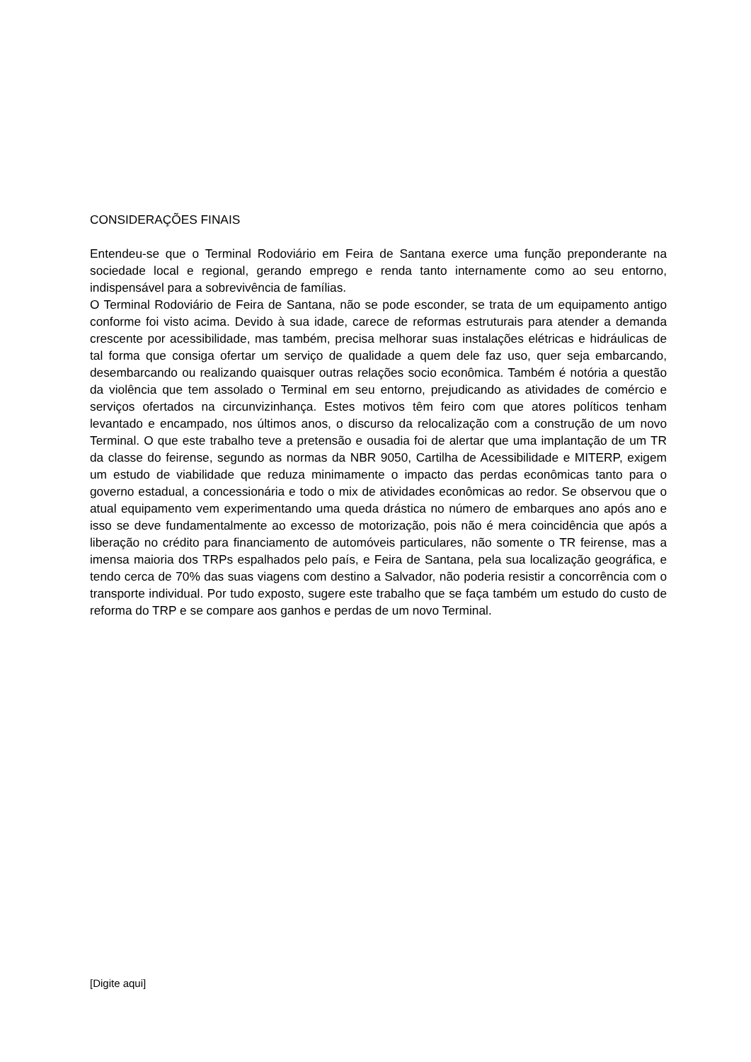CONSIDERAÇÕES FINAIS
Entendeu-se que o Terminal Rodoviário em Feira de Santana exerce uma função preponderante na sociedade local e regional, gerando emprego e renda tanto internamente como ao seu entorno, indispensável para a sobrevivência de famílias.
O Terminal Rodoviário de Feira de Santana, não se pode esconder, se trata de um equipamento antigo conforme foi visto acima. Devido à sua idade, carece de reformas estruturais para atender a demanda crescente por acessibilidade, mas também, precisa melhorar suas instalações elétricas e hidráulicas de tal forma que consiga ofertar um serviço de qualidade a quem dele faz uso, quer seja embarcando, desembarcando ou realizando quaisquer outras relações socio econômica. Também é notória a questão da violência que tem assolado o Terminal em seu entorno, prejudicando as atividades de comércio e serviços ofertados na circunvizinhança. Estes motivos têm feiro com que atores políticos tenham levantado e encampado, nos últimos anos, o discurso da relocalização com a construção de um novo Terminal. O que este trabalho teve a pretensão e ousadia foi de alertar que uma implantação de um TR da classe do feirense, segundo as normas da NBR 9050, Cartilha de Acessibilidade e MITERP, exigem um estudo de viabilidade que reduza minimamente o impacto das perdas econômicas tanto para o governo estadual, a concessionária e todo o mix de atividades econômicas ao redor. Se observou que o atual equipamento vem experimentando uma queda drástica no número de embarques ano após ano e isso se deve fundamentalmente ao excesso de motorização, pois não é mera coincidência que após a liberação no crédito para financiamento de automóveis particulares, não somente o TR feirense, mas a imensa maioria dos TRPs espalhados pelo país, e Feira de Santana, pela sua localização geográfica, e tendo cerca de 70% das suas viagens com destino a Salvador, não poderia resistir a concorrência com o transporte individual. Por tudo exposto, sugere este trabalho que se faça também um estudo do custo de reforma do TRP e se compare aos ganhos e perdas de um novo Terminal.
[Digite aqui]